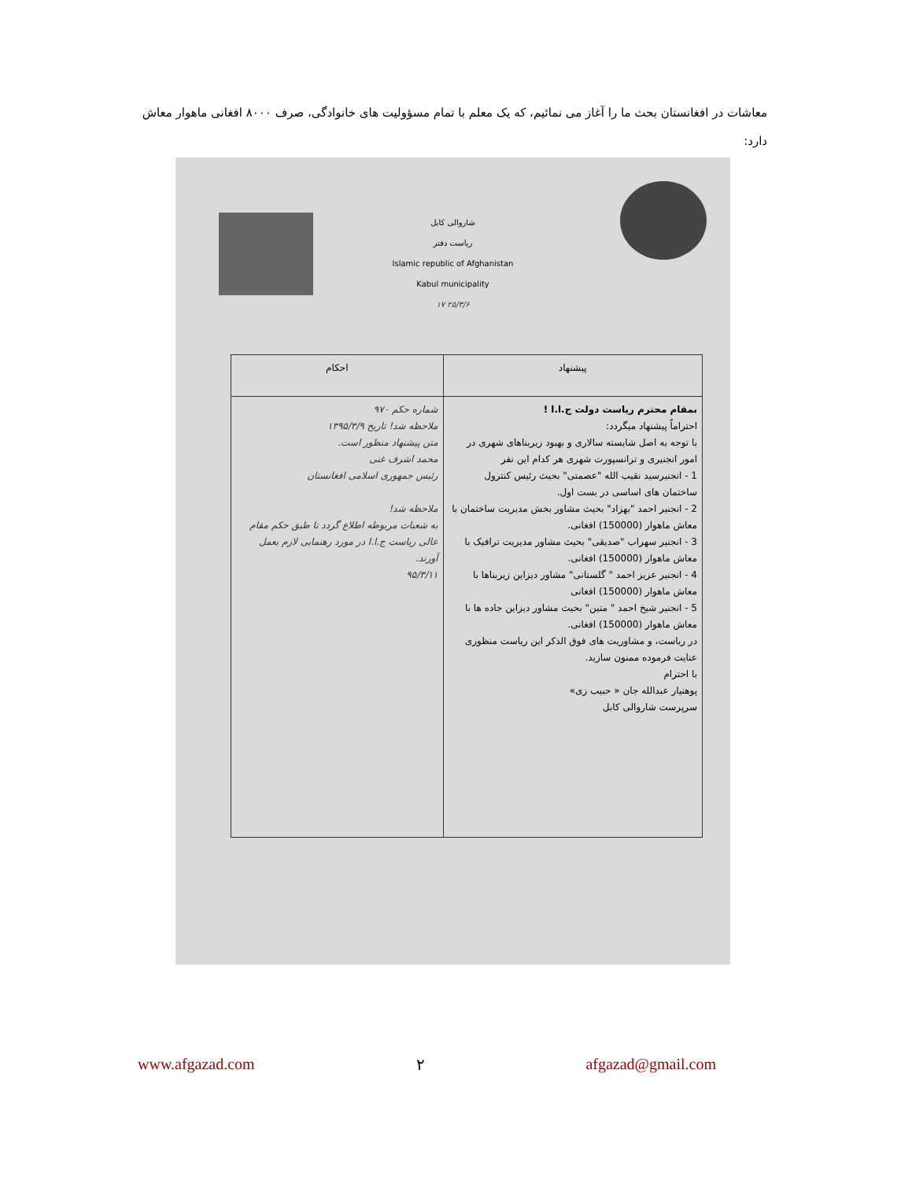معاشات در افغانستان بحث ما را آغاز می نمائیم، که یک معلم با تمام مسؤولیت های خانوادگی، صرف ۸۰۰۰ افغانی ماهوار معاش دارد:
شاروالی کابل
ریاست دفتر
Islamic republic of Afghanistan
Kabul municipality
١٧ ۲۵/۳/۶
| پیشنهاد | احکام |
| --- | --- |
| بمقام محترم ریاست دولت ج.ا.ا ! احتراماً پیشنهاد میگردد: با توجه به اصل شایسته سالاری و بهبود زیربناهای شهری در امور انجنیری و ترانسپورت شهری هر کدام این نفر 1 - انجنیرسید نقیب الله "عصمتی" بحیث رئیس کنترول ساختمان های اساسی در بست اول. 2 - انجنیر احمد "بهزاد" بحیث مشاور بخش مدیریت ساختمان با معاش ماهوار (150000) افغانی. 3 - انجنیر سهراب "صدیقی" بحیث مشاور مدیریت ترافیک با معاش ماهوار (150000) افغانی. 4 - انجنیر عزیز احمد " گلستانی" مشاور دیزاین زیربناها با معاش ماهوار (150000) افغانی 5 - انجنیر شیخ احمد " متین" بحیث مشاور دیزاین جاده ها با معاش ماهوار (150000) افغانی. در ریاست، و مشاوریت های فوق الذکر این ریاست منظوری عنایت فرموده ممنون سازید. با احترام پوهنیار عبدالله جان « حبیب زی» سرپرست شاروالی کابل | شماره حکم ۹۷۰ ملاحظه شد! تاریخ ۱۳۹۵/۳/۹ متن پیشنهاد منظور است. محمد اشرف غنی رئیس جمهوری اسلامی افغانستان ملاحظه شد! به شعبات مربوطه اطلاع گردد تا طبق حکم مقام عالی ریاست ج.ا.ا در مورد رهنمایی لازم بعمل آورند. ۹۵/۳/۱۱ |
www.afgazad.com ۲ afgazad@gmail.com